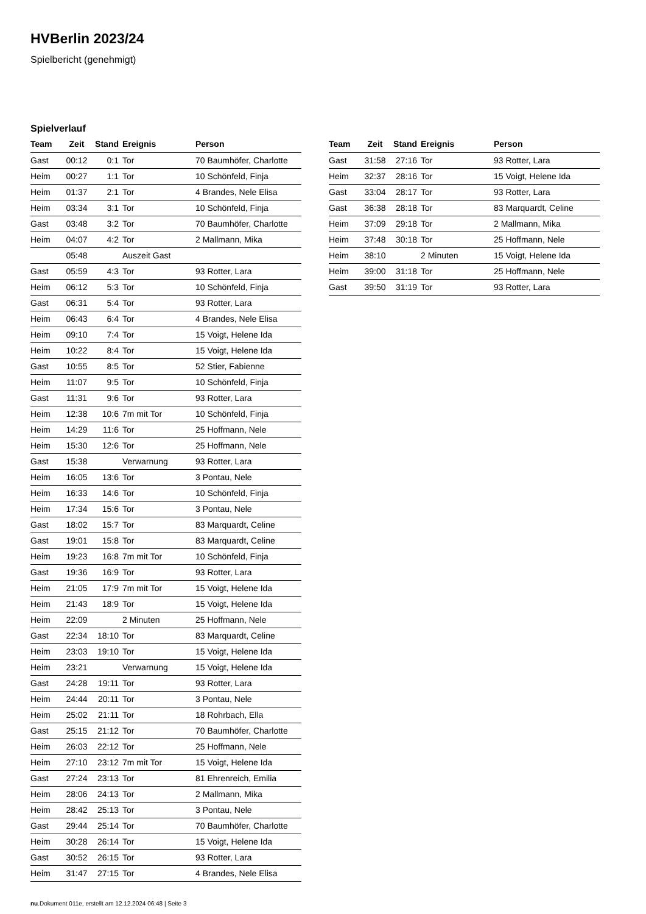HVBerlin 2023/24
Spielbericht (genehmigt)
Spielverlauf
| Team | Zeit | Stand | Ereignis | Person |
| --- | --- | --- | --- | --- |
| Gast | 00:12 | 0:1 | Tor | 70 Baumhöfer, Charlotte |
| Heim | 00:27 | 1:1 | Tor | 10 Schönfeld, Finja |
| Heim | 01:37 | 2:1 | Tor | 4 Brandes, Nele Elisa |
| Heim | 03:34 | 3:1 | Tor | 10 Schönfeld, Finja |
| Gast | 03:48 | 3:2 | Tor | 70 Baumhöfer, Charlotte |
| Heim | 04:07 | 4:2 | Tor | 2 Mallmann, Mika |
| | 05:48 | | Auszeit Gast | |
| Gast | 05:59 | 4:3 | Tor | 93 Rotter, Lara |
| Heim | 06:12 | 5:3 | Tor | 10 Schönfeld, Finja |
| Gast | 06:31 | 5:4 | Tor | 93 Rotter, Lara |
| Heim | 06:43 | 6:4 | Tor | 4 Brandes, Nele Elisa |
| Heim | 09:10 | 7:4 | Tor | 15 Voigt, Helene Ida |
| Heim | 10:22 | 8:4 | Tor | 15 Voigt, Helene Ida |
| Gast | 10:55 | 8:5 | Tor | 52 Stier, Fabienne |
| Heim | 11:07 | 9:5 | Tor | 10 Schönfeld, Finja |
| Gast | 11:31 | 9:6 | Tor | 93 Rotter, Lara |
| Heim | 12:38 | 10:6 | 7m mit Tor | 10 Schönfeld, Finja |
| Heim | 14:29 | 11:6 | Tor | 25 Hoffmann, Nele |
| Heim | 15:30 | 12:6 | Tor | 25 Hoffmann, Nele |
| Gast | 15:38 | | Verwarnung | 93 Rotter, Lara |
| Heim | 16:05 | 13:6 | Tor | 3 Pontau, Nele |
| Heim | 16:33 | 14:6 | Tor | 10 Schönfeld, Finja |
| Heim | 17:34 | 15:6 | Tor | 3 Pontau, Nele |
| Gast | 18:02 | 15:7 | Tor | 83 Marquardt, Celine |
| Gast | 19:01 | 15:8 | Tor | 83 Marquardt, Celine |
| Heim | 19:23 | 16:8 | 7m mit Tor | 10 Schönfeld, Finja |
| Gast | 19:36 | 16:9 | Tor | 93 Rotter, Lara |
| Heim | 21:05 | 17:9 | 7m mit Tor | 15 Voigt, Helene Ida |
| Heim | 21:43 | 18:9 | Tor | 15 Voigt, Helene Ida |
| Heim | 22:09 | | 2 Minuten | 25 Hoffmann, Nele |
| Gast | 22:34 | 18:10 | Tor | 83 Marquardt, Celine |
| Heim | 23:03 | 19:10 | Tor | 15 Voigt, Helene Ida |
| Heim | 23:21 | | Verwarnung | 15 Voigt, Helene Ida |
| Gast | 24:28 | 19:11 | Tor | 93 Rotter, Lara |
| Heim | 24:44 | 20:11 | Tor | 3 Pontau, Nele |
| Heim | 25:02 | 21:11 | Tor | 18 Rohrbach, Ella |
| Gast | 25:15 | 21:12 | Tor | 70 Baumhöfer, Charlotte |
| Heim | 26:03 | 22:12 | Tor | 25 Hoffmann, Nele |
| Heim | 27:10 | 23:12 | 7m mit Tor | 15 Voigt, Helene Ida |
| Gast | 27:24 | 23:13 | Tor | 81 Ehrenreich, Emilia |
| Heim | 28:06 | 24:13 | Tor | 2 Mallmann, Mika |
| Heim | 28:42 | 25:13 | Tor | 3 Pontau, Nele |
| Gast | 29:44 | 25:14 | Tor | 70 Baumhöfer, Charlotte |
| Heim | 30:28 | 26:14 | Tor | 15 Voigt, Helene Ida |
| Gast | 30:52 | 26:15 | Tor | 93 Rotter, Lara |
| Heim | 31:47 | 27:15 | Tor | 4 Brandes, Nele Elisa |
| Team | Zeit | Stand | Ereignis | Person |
| --- | --- | --- | --- | --- |
| Gast | 31:58 | 27:16 | Tor | 93 Rotter, Lara |
| Heim | 32:37 | 28:16 | Tor | 15 Voigt, Helene Ida |
| Gast | 33:04 | 28:17 | Tor | 93 Rotter, Lara |
| Gast | 36:38 | 28:18 | Tor | 83 Marquardt, Celine |
| Heim | 37:09 | 29:18 | Tor | 2 Mallmann, Mika |
| Heim | 37:48 | 30:18 | Tor | 25 Hoffmann, Nele |
| Heim | 38:10 | | 2 Minuten | 15 Voigt, Helene Ida |
| Heim | 39:00 | 31:18 | Tor | 25 Hoffmann, Nele |
| Gast | 39:50 | 31:19 | Tor | 93 Rotter, Lara |
nu.Dokument 011e, erstellt am 12.12.2024 06:48 | Seite 3